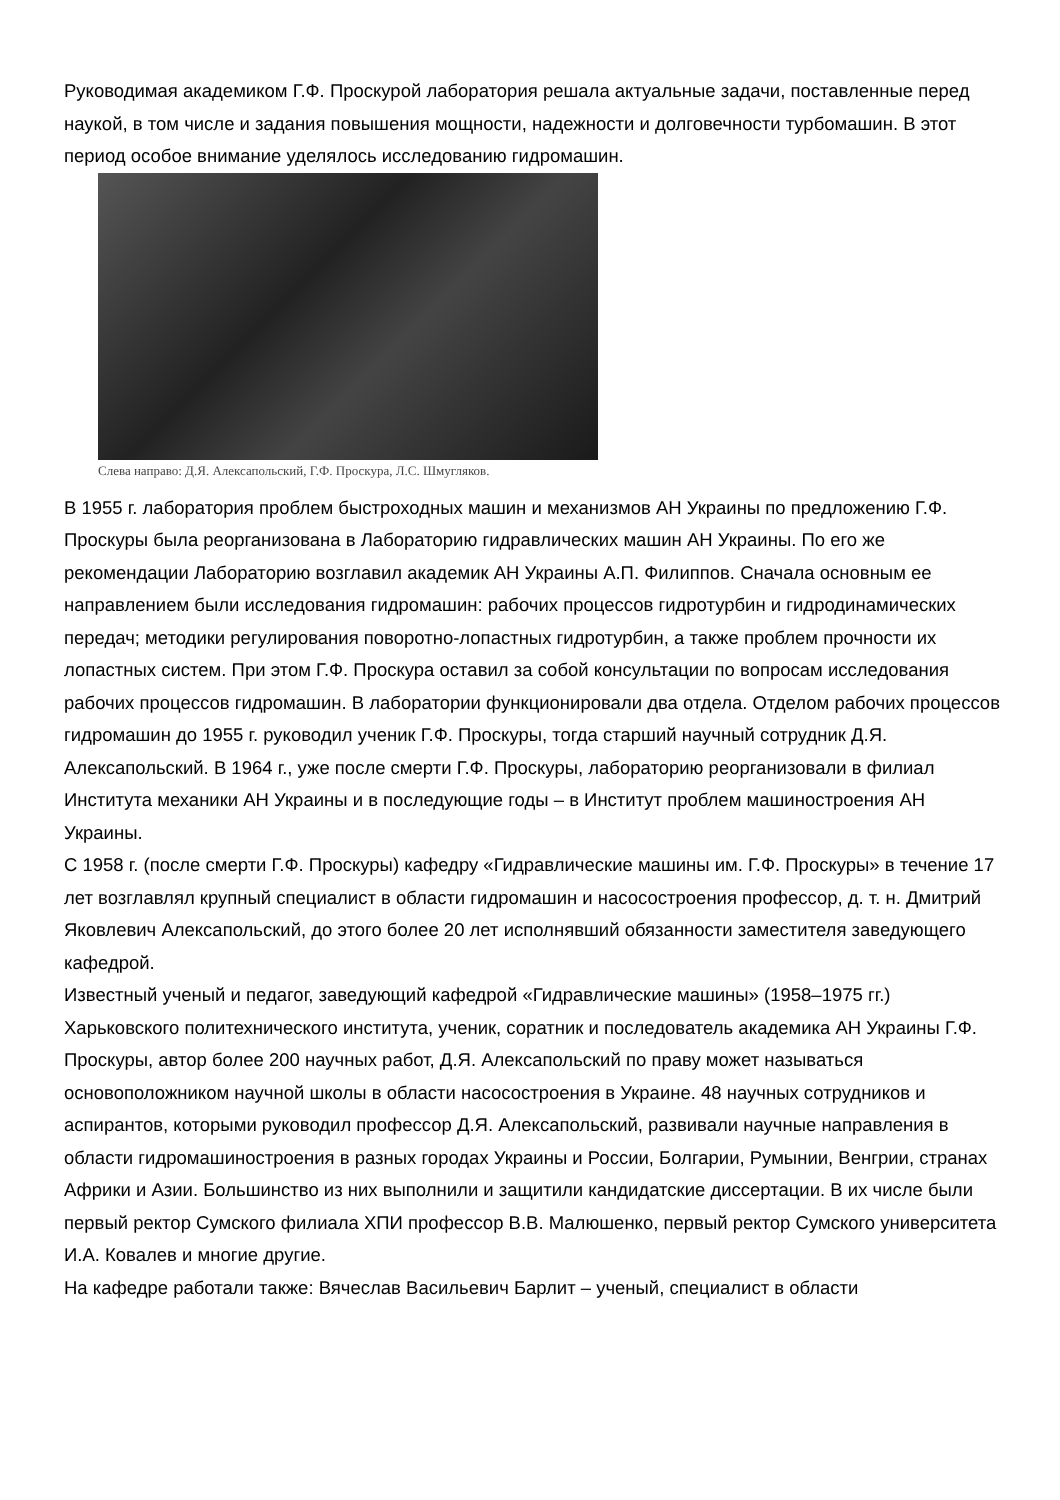Руководимая академиком Г.Ф. Проскурой лаборатория решала актуальные задачи, поставленные перед наукой, в том числе и задания повышения мощности, надежности и долговечности турбомашин. В этот период особое внимание уделялось исследованию гидромашин.
Слева направо: Д.Я. Алексапольский, Г.Ф. Проскура, Л.С. Шмугляков.
В 1955 г. лаборатория проблем быстроходных машин и механизмов АН Украины по предложению Г.Ф. Проскуры была реорганизована в Лабораторию гидравлических машин АН Украины. По его же рекомендации Лабораторию возглавил академик АН Украины А.П. Филиппов. Сначала основным ее направлением были исследования гидромашин: рабочих процессов гидротурбин и гидродинамических передач; методики регулирования поворотно-лопастных гидротурбин, а также проблем прочности их лопастных систем. При этом Г.Ф. Проскура оставил за собой консультации по вопросам исследования рабочих процессов гидромашин. В лаборатории функционировали два отдела. Отделом рабочих процессов гидромашин до 1955 г. руководил ученик Г.Ф. Проскуры, тогда старший научный сотрудник Д.Я. Алексапольский. В 1964 г., уже после смерти Г.Ф. Проскуры, лабораторию реорганизовали в филиал Института механики АН Украины и в последующие годы – в Институт проблем машиностроения АН Украины.
С 1958 г. (после смерти Г.Ф. Проскуры) кафедру «Гидравлические машины им. Г.Ф. Проскуры» в течение 17 лет возглавлял крупный специалист в области гидромашин и насосостроения профессор, д. т. н. Дмитрий Яковлевич Алексапольский, до этого более 20 лет исполнявший обязанности заместителя заведующего кафедрой.
Известный ученый и педагог, заведующий кафедрой «Гидравлические машины» (1958–1975 гг.) Харьковского политехнического института, ученик, соратник и последователь академика АН Украины Г.Ф. Проскуры, автор более 200 научных работ, Д.Я. Алексапольский по праву может называться основоположником научной школы в области насосостроения в Украине. 48 научных сотрудников и аспирантов, которыми руководил профессор Д.Я. Алексапольский, развивали научные направления в области гидромашиностроения в разных городах Украины и России, Болгарии, Румынии, Венгрии, странах Африки и Азии. Большинство из них выполнили и защитили кандидатские диссертации. В их числе были первый ректор Сумского филиала ХПИ профессор В.В. Малюшенко, первый ректор Сумского университета И.А. Ковалев и многие другие.
На кафедре работали также: Вячеслав Васильевич Барлит – ученый, специалист в области